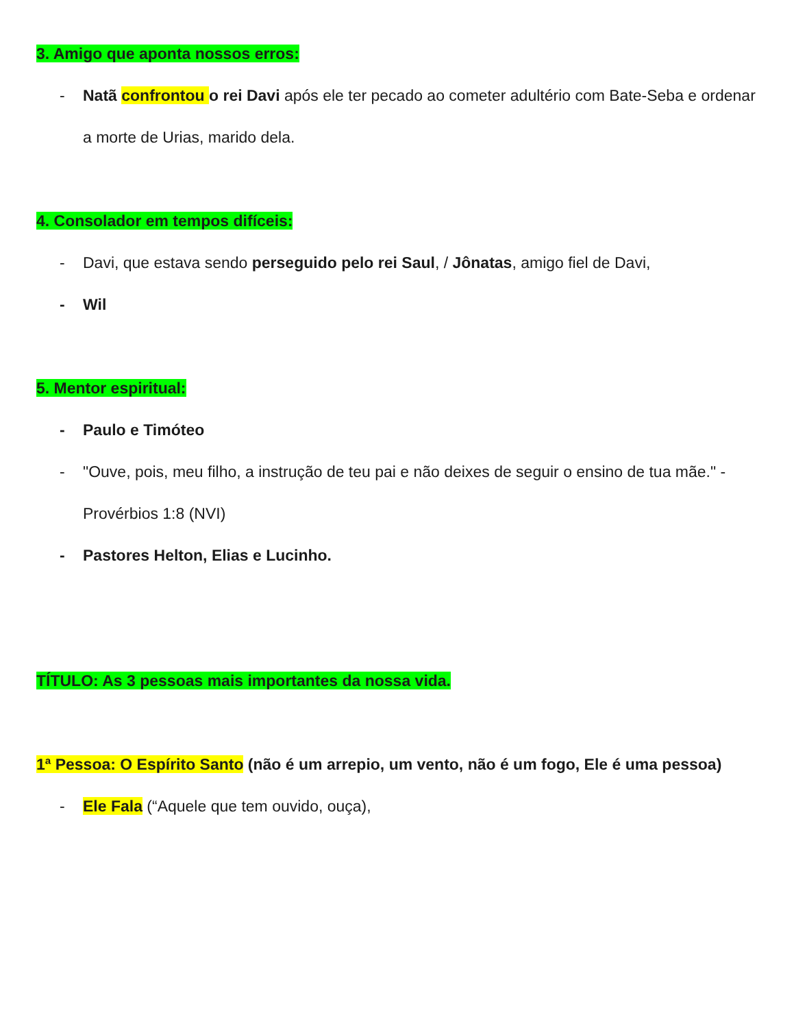3. Amigo que aponta nossos erros:
- Natã confrontou o rei Davi após ele ter pecado ao cometer adultério com Bate-Seba e ordenar a morte de Urias, marido dela.
4. Consolador em tempos difíceis:
- Davi, que estava sendo perseguido pelo rei Saul, / Jônatas, amigo fiel de Davi,
- Wil
5. Mentor espiritual:
- Paulo e Timóteo
- "Ouve, pois, meu filho, a instrução de teu pai e não deixes de seguir o ensino de tua mãe." - Provérbios 1:8 (NVI)
- Pastores Helton, Elias e Lucinho.
TÍTULO: As 3 pessoas mais importantes da nossa vida.
1ª Pessoa: O Espírito Santo (não é um arrepio, um vento, não é um fogo, Ele é uma pessoa)
- Ele Fala (“Aquele que tem ouvido, ouça),